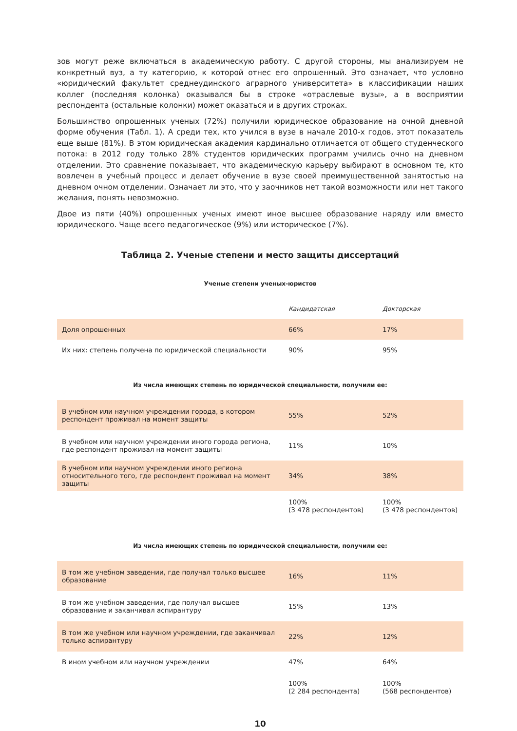зов могут реже включаться в академическую работу. С другой стороны, мы анализируем не конкретный вуз, а ту категорию, к которой отнес его опрошенный. Это означает, что условно «юридический факультет среднеудинского аграрного университета» в классификации наших коллег (последняя колонка) оказывался бы в строке «отраслевые вузы», а в восприятии респондента (остальные колонки) может оказаться и в других строках.
Большинство опрошенных ученых (72%) получили юридическое образование на очной дневной форме обучения (Табл. 1). А среди тех, кто учился в вузе в начале 2010-х годов, этот показатель еще выше (81%). В этом юридическая академия кардинально отличается от общего студенческого потока: в 2012 году только 28% студентов юридических программ учились очно на дневном отделении. Это сравнение показывает, что академическую карьеру выбирают в основном те, кто вовлечен в учебный процесс и делает обучение в вузе своей преимущественной занятостью на дневном очном отделении. Означает ли это, что у заочников нет такой возможности или нет такого желания, понять невозможно.
Двое из пяти (40%) опрошенных ученых имеют иное высшее образование наряду или вместо юридического. Чаще всего педагогическое (9%) или историческое (7%).
Таблица 2. Ученые степени и место защиты диссертаций
Ученые степени ученых-юристов
| | Кандидатская | Докторская |
| Доля опрошенных | 66% | 17% |
| Их них: степень получена по юридической специальности | 90% | 95% |
Из числа имеющих степень по юридической специальности, получили ее:
| В учебном или научном учреждении города, в котором респондент проживал на момент защиты | 55% | 52% |
| В учебном или научном учреждении иного города региона, где респондент проживал на момент защиты | 11% | 10% |
| В учебном или научном учреждении иного региона относительного того, где респондент проживал на момент защиты | 34% | 38% |
| | 100% (3 478 респондентов) | 100% (3 478 респондентов) |
Из числа имеющих степень по юридической специальности, получили ее:
| В том же учебном заведении, где получал только высшее образование | 16% | 11% |
| В том же учебном заведении, где получал высшее образование и заканчивал аспирантуру | 15% | 13% |
| В том же учебном или научном учреждении, где заканчивал только аспирантуру | 22% | 12% |
| В ином учебном или научном учреждении | 47% | 64% |
| | 100% (2 284 респондента) | 100% (568 респондентов) |
10